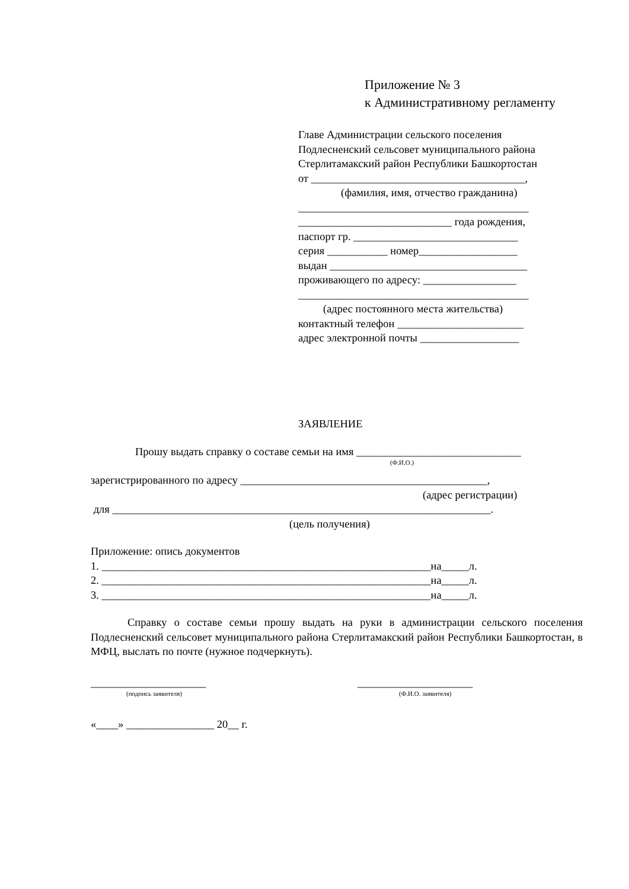Приложение № 3
к Административному регламенту
Главе Администрации сельского поселения
Подлесненский сельсовет муниципального района
Стерлитамакский район Республики Башкортостан
от _______________________________________,
(фамилия, имя, отчество гражданина)
__________________________________________
____________________________ года рождения,
паспорт гр. ______________________________
серия ___________ номер__________________
выдан ____________________________________
проживающего по адресу: _________________
__________________________________________
(адрес постоянного места жительства)
контактный телефон _______________________
адрес электронной почты __________________
ЗАЯВЛЕНИЕ
Прошу выдать справку о составе семьи на имя ______________________________
(Ф.И.О.)
зарегистрированного по адресу _____________________________________________,
(адрес регистрации)
для _____________________________________________________________________.
(цель получения)
Приложение: опись документов
1. ____________________________________________________________на_____л.
2. ____________________________________________________________на_____л.
3. ____________________________________________________________на_____л.
Справку о составе семьи прошу выдать на руки в администрации сельского поселения Подлесненский сельсовет муниципального района Стерлитамакский район Республики Башкортостан, в МФЦ, выслать по почте (нужное подчеркнуть).
_____________________
(подпись заявителя)
_____________________
(Ф.И.О. заявителя)
«____» ________________ 20__ г.